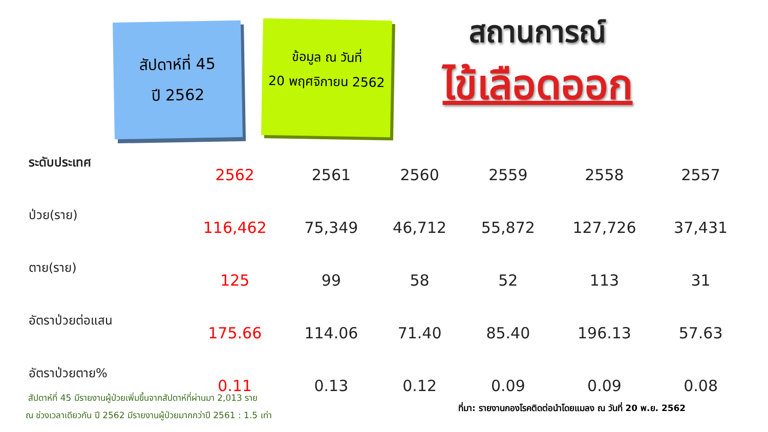สัปดาห์ที่ 45
ปี 2562
ข้อมูล ณ วันที่
20 พฤศจิกายน 2562
สถานการณ์
ไข้เลือดออก
| ระดับประเทศ | 2562 | 2561 | 2560 | 2559 | 2558 | 2557 |
| --- | --- | --- | --- | --- | --- | --- |
| ป่วย(ราย) | 116,462 | 75,349 | 46,712 | 55,872 | 127,726 | 37,431 |
| ตาย(ราย) | 125 | 99 | 58 | 52 | 113 | 31 |
| อัตราป่วยต่อแสน | 175.66 | 114.06 | 71.40 | 85.40 | 196.13 | 57.63 |
| อัตราป่วยตาย% | 0.11 | 0.13 | 0.12 | 0.09 | 0.09 | 0.08 |
สัปดาห์ที่ 45 มีรายงานผู้ป่วยเพิ่มขึ้นจากสัปดาห์ที่ผ่านมา 2,013 ราย
ณ ช่วงเวลาเดียวกัน ปี 2562 มีรายงานผู้ป่วยมากกว่าปี 2561 : 1.5 เท่า
ที่มา: รายงานกองโรคติดต่อนำโดยแมลง ณ วันที่ 20 พ.ย. 2562